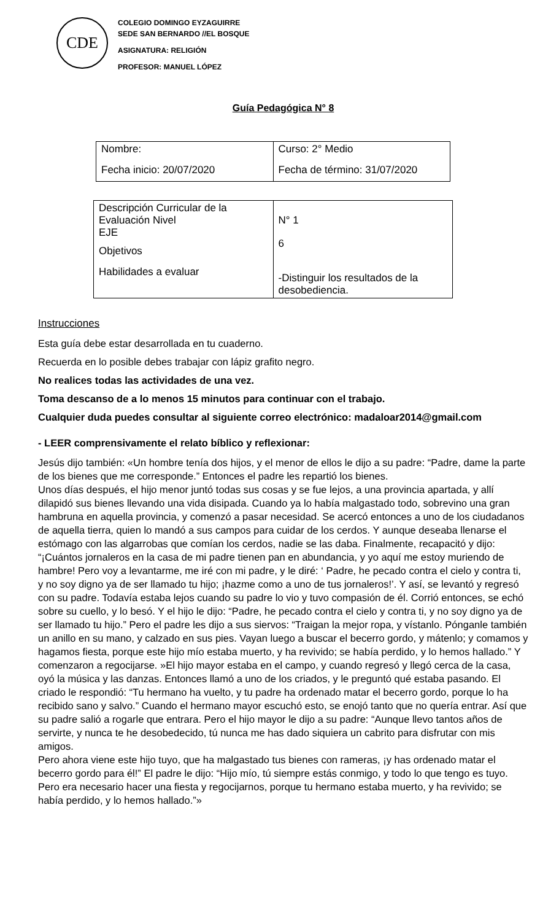CDE
COLEGIO DOMINGO EYZAGUIRRE
SEDE SAN BERNARDO //EL BOSQUE
ASIGNATURA: RELIGIÓN
PROFESOR: MANUEL LÓPEZ
Guía Pedagógica N° 8
| Nombre: Fecha inicio: 20/07/2020 | Curso: 2° Medio Fecha de término: 31/07/2020 |
| Descripción Curricular de la Evaluación Nivel EJE Objetivos Habilidades a evaluar | N° 1 6 -Distinguir los resultados de la desobediencia. |
Instrucciones
Esta guía debe estar desarrollada en tu cuaderno.
Recuerda en lo posible debes trabajar con lápiz grafito negro.
No realices todas las actividades de una vez.
Toma descanso de a lo menos 15 minutos para continuar con el trabajo.
Cualquier duda puedes consultar al siguiente correo electrónico: madaloar2014@gmail.com
- LEER comprensivamente el relato bíblico y reflexionar:
Jesús dijo también: «Un hombre tenía dos hijos, y el menor de ellos le dijo a su padre: “Padre, dame la parte de los bienes que me corresponde.” Entonces el padre les repartió los bienes.
Unos días después, el hijo menor juntó todas sus cosas y se fue lejos, a una provincia apartada, y allí dilapidó sus bienes llevando una vida disipada. Cuando ya lo había malgastado todo, sobrevino una gran hambruna en aquella provincia, y comenzó a pasar necesidad. Se acercó entonces a uno de los ciudadanos de aquella tierra, quien lo mandó a sus campos para cuidar de los cerdos. Y aunque deseaba llenarse el estómago con las algarrobas que comían los cerdos, nadie se las daba. Finalmente, recapacitó y dijo: “¡Cuántos jornaleros en la casa de mi padre tienen pan en abundancia, y yo aquí me estoy muriendo de hambre! Pero voy a levantarme, me iré con mi padre, y le diré: ‘ Padre, he pecado contra el cielo y contra ti, y no soy digno ya de ser llamado tu hijo; ¡hazme como a uno de tus jornaleros!’. Y así, se levantó y regresó con su padre. Todavía estaba lejos cuando su padre lo vio y tuvo compasión de él. Corrió entonces, se echó sobre su cuello, y lo besó. Y el hijo le dijo: “Padre, he pecado contra el cielo y contra ti, y no soy digno ya de ser llamado tu hijo.” Pero el padre les dijo a sus siervos: “Traigan la mejor ropa, y vístanlo. Pónganle también un anillo en su mano, y calzado en sus pies. Vayan luego a buscar el becerro gordo, y mátenlo; y comamos y hagamos fiesta, porque este hijo mío estaba muerto, y ha revivido; se había perdido, y lo hemos hallado.” Y comenzaron a regocijarse. »El hijo mayor estaba en el campo, y cuando regresó y llegó cerca de la casa, oyó la música y las danzas. Entonces llamó a uno de los criados, y le preguntó qué estaba pasando. El criado le respondió: “Tu hermano ha vuelto, y tu padre ha ordenado matar el becerro gordo, porque lo ha recibido sano y salvo.” Cuando el hermano mayor escuchó esto, se enojó tanto que no quería entrar. Así que su padre salió a rogarle que entrara. Pero el hijo mayor le dijo a su padre: “Aunque llevo tantos años de servirte, y nunca te he desobedecido, tú nunca me has dado siquiera un cabrito para disfrutar con mis amigos.
Pero ahora viene este hijo tuyo, que ha malgastado tus bienes con rameras, ¡y has ordenado matar el becerro gordo para él!” El padre le dijo: “Hijo mío, tú siempre estás conmigo, y todo lo que tengo es tuyo. Pero era necesario hacer una fiesta y regocijarnos, porque tu hermano estaba muerto, y ha revivido; se había perdido, y lo hemos hallado.”»